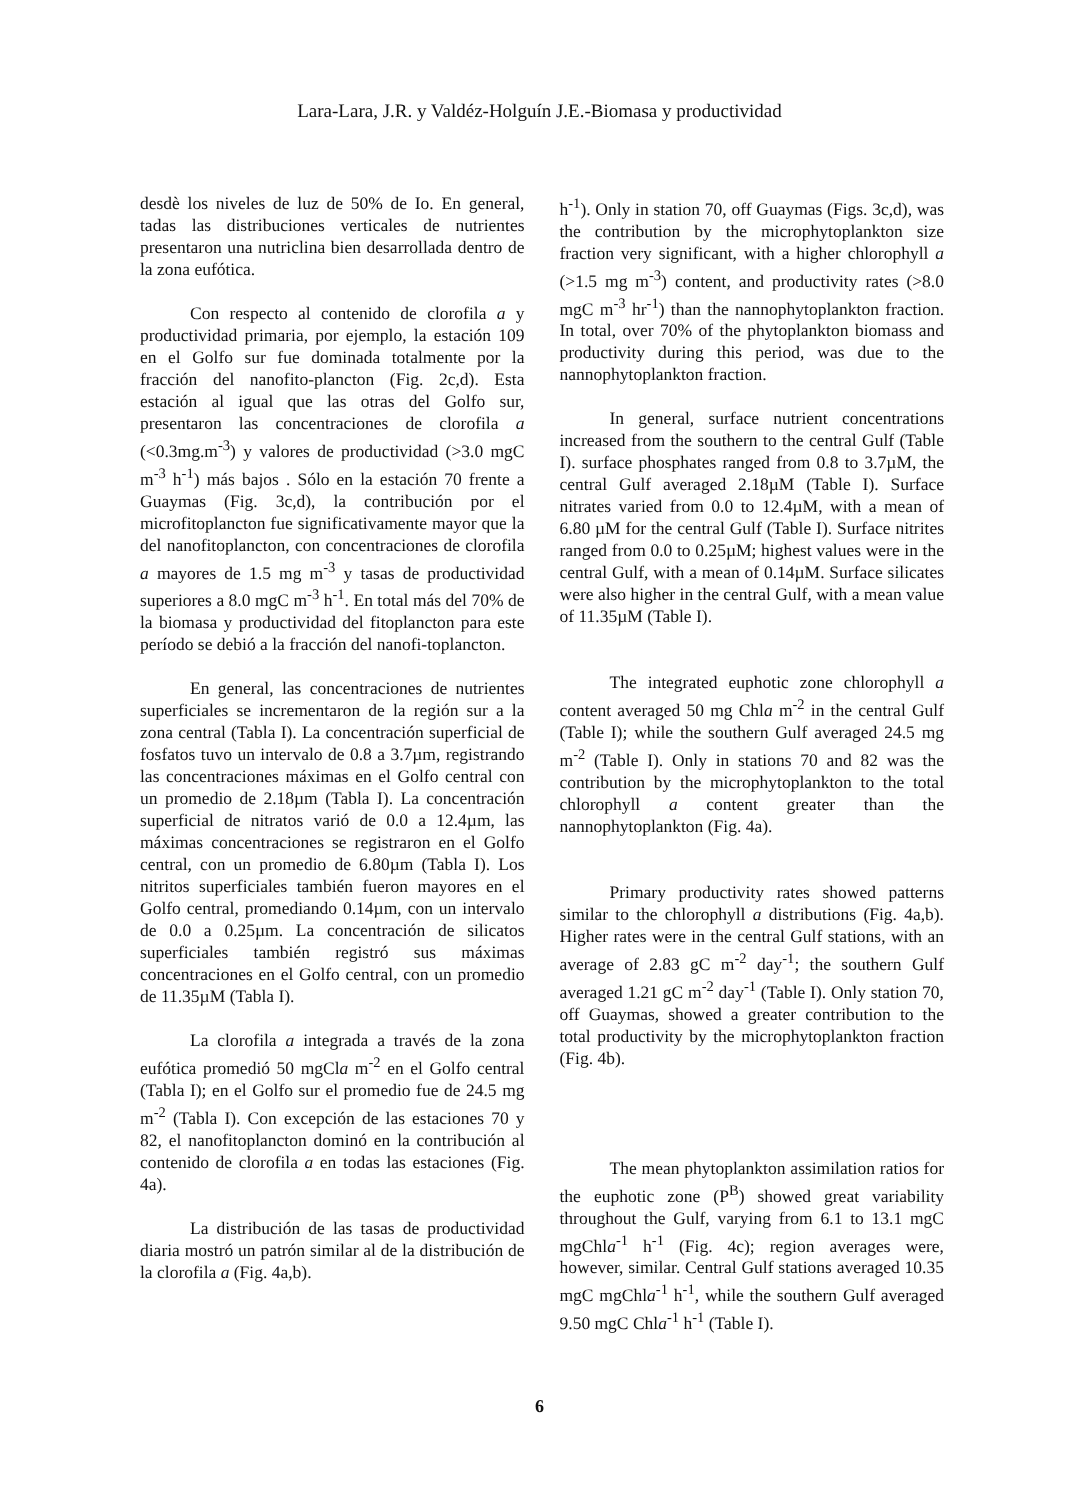Lara-Lara, J.R. y Valdéz-Holguín J.E.-Biomasa y productividad
desdè los niveles de luz de 50% de Io. En general, tadas las distribuciones verticales de nutrientes presentaron una nutriclina bien desarrollada dentro de la zona eufótica.
Con respecto al contenido de clorofila a y productividad primaria, por ejemplo, la estación 109 en el Golfo sur fue dominada totalmente por la fracción del nanofito-plancton (Fig. 2c,d). Esta estación al igual que las otras del Golfo sur, presentaron las concentraciones de clorofila a (<0.3mg.m<sup>-3</sup>) y valores de productividad (>3.0 mgC m<sup>-3</sup> h<sup>-1</sup>) más bajos . Sólo en la estación 70 frente a Guaymas (Fig. 3c,d), la contribución por el microfitoplancton fue significativamente mayor que la del nanofitoplancton, con concentraciones de clorofila a mayores de 1.5 mg m<sup>-3</sup> y tasas de productividad superiores a 8.0 mgC m<sup>-3</sup> h<sup>-1</sup>. En total más del 70% de la biomasa y productividad del fitoplancton para este período se debió a la fracción del nanofi-toplancton.
En general, las concentraciones de nutrientes superficiales se incrementaron de la región sur a la zona central (Tabla I). La concentración superficial de fosfatos tuvo un intervalo de 0.8 a 3.7µm, registrando las concentraciones máximas en el Golfo central con un promedio de 2.18µm (Tabla I). La concentración superficial de nitratos varió de 0.0 a 12.4µm, las máximas concentraciones se registraron en el Golfo central, con un promedio de 6.80µm (Tabla I). Los nitritos superficiales también fueron mayores en el Golfo central, promediando 0.14µm, con un intervalo de 0.0 a 0.25µm. La concentración de silicatos superficiales también registró sus máximas concentraciones en el Golfo central, con un promedio de 11.35µM (Tabla I).
La clorofila a integrada a través de la zona eufótica promedió 50 mgCla m<sup>-2</sup> en el Golfo central (Tabla I); en el Golfo sur el promedio fue de 24.5 mg m<sup>-2</sup> (Tabla I). Con excepción de las estaciones 70 y 82, el nanofitoplancton dominó en la contribución al contenido de clorofila a en todas las estaciones (Fig. 4a).
La distribución de las tasas de productividad diaria mostró un patrón similar al de la distribución de la clorofila a (Fig. 4a,b).
h<sup>-1</sup>). Only in station 70, off Guaymas (Figs. 3c,d), was the contribution by the microphytoplankton size fraction very significant, with a higher chlorophyll a (>1.5 mg m<sup>-3</sup>) content, and productivity rates (>8.0 mgC m<sup>-3</sup> hr<sup>-1</sup>) than the nannophytoplankton fraction. In total, over 70% of the phytoplankton biomass and productivity during this period, was due to the nannophytoplankton fraction.
In general, surface nutrient concentrations increased from the southern to the central Gulf (Table I). surface phosphates ranged from 0.8 to 3.7µM, the central Gulf averaged 2.18µM (Table I). Surface nitrates varied from 0.0 to 12.4µM, with a mean of 6.80 µM for the central Gulf (Table I). Surface nitrites ranged from 0.0 to 0.25µM; highest values were in the central Gulf, with a mean of 0.14µM. Surface silicates were also higher in the central Gulf, with a mean value of 11.35µM (Table I).
The integrated euphotic zone chlorophyll a content averaged 50 mg Chla m<sup>-2</sup> in the central Gulf (Table I); while the southern Gulf averaged 24.5 mg m<sup>-2</sup> (Table I). Only in stations 70 and 82 was the contribution by the microphytoplankton to the total chlorophyll a content greater than the nannophytoplankton (Fig. 4a).
Primary productivity rates showed patterns similar to the chlorophyll a distributions (Fig. 4a,b). Higher rates were in the central Gulf stations, with an average of 2.83 gC m<sup>-2</sup> day<sup>-1</sup>; the southern Gulf averaged 1.21 gC m<sup>-2</sup> day<sup>-1</sup> (Table I). Only station 70, off Guaymas, showed a greater contribution to the total productivity by the microphytoplankton fraction (Fig. 4b).
The mean phytoplankton assimilation ratios for the euphotic zone (P<sup>B</sup>) showed great variability throughout the Gulf, varying from 6.1 to 13.1 mgC mgChla<sup>-1</sup> h<sup>-1</sup> (Fig. 4c); region averages were, however, similar. Central Gulf stations averaged 10.35 mgC mgChla<sup>-1</sup> h<sup>-1</sup>, while the southern Gulf averaged 9.50 mgC Chla<sup>-1</sup> h<sup>-1</sup> (Table I).
6